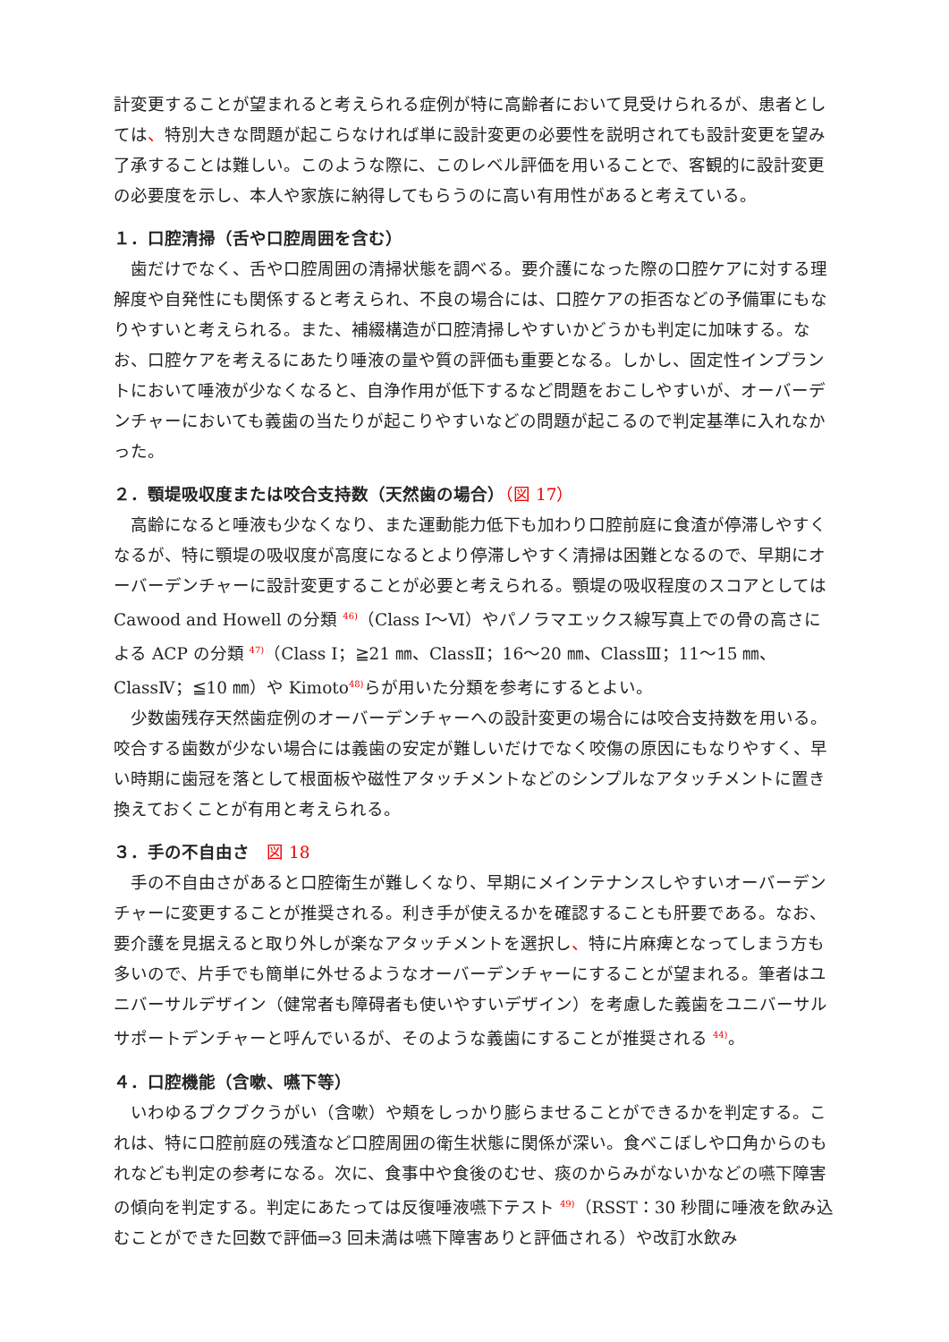計変更することが望まれると考えられる症例が特に高齢者において見受けられるが、患者としては、特別大きな問題が起こらなければ単に設計変更の必要性を説明されても設計変更を望み了承することは難しい。このような際に、このレベル評価を用いることで、客観的に設計変更の必要度を示し、本人や家族に納得してもらうのに高い有用性があると考えている。
１．口腔清掃（舌や口腔周囲を含む）
歯だけでなく、舌や口腔周囲の清掃状態を調べる。要介護になった際の口腔ケアに対する理解度や自発性にも関係すると考えられ、不良の場合には、口腔ケアの拒否などの予備軍にもなりやすいと考えられる。また、補綴構造が口腔清掃しやすいかどうかも判定に加味する。なお、口腔ケアを考えるにあたり唾液の量や質の評価も重要となる。しかし、固定性インプラントにおいて唾液が少なくなると、自浄作用が低下するなど問題をおこしやすいが、オーバーデンチャーにおいても義歯の当たりが起こりやすいなどの問題が起こるので判定基準に入れなかった。
２．顎堤吸収度または咬合支持数（天然歯の場合）（図 17）
高齢になると唾液も少なくなり、また運動能力低下も加わり口腔前庭に食渣が停滞しやすくなるが、特に顎堤の吸収度が高度になるとより停滞しやすく清掃は困難となるので、早期にオーバーデンチャーに設計変更することが必要と考えられる。顎堤の吸収程度のスコアとしては Cawood and Howell の分類 <sup>46)</sup>（Class Ⅰ～Ⅵ）やパノラマエックス線写真上での骨の高さによる ACP の分類 <sup>47)</sup>（Class Ⅰ；≧21 ㎜、ClassⅡ；16～20 ㎜、ClassⅢ；11～15 ㎜、ClassⅣ；≦10 ㎜）や Kimoto<sup>48)</sup>らが用いた分類を参考にするとよい。
少数歯残存天然歯症例のオーバーデンチャーへの設計変更の場合には咬合支持数を用いる。咬合する歯数が少ない場合には義歯の安定が難しいだけでなく咬傷の原因にもなりやすく、早い時期に歯冠を落として根面板や磁性アタッチメントなどのシンプルなアタッチメントに置き換えておくことが有用と考えられる。
３．手の不自由さ　図 18
手の不自由さがあると口腔衛生が難しくなり、早期にメインテナンスしやすいオーバーデンチャーに変更することが推奨される。利き手が使えるかを確認することも肝要である。なお、要介護を見据えると取り外しが楽なアタッチメントを選択し、特に片麻痺となってしまう方も多いので、片手でも簡単に外せるようなオーバーデンチャーにすることが望まれる。筆者はユニバーサルデザイン（健常者も障碍者も使いやすいデザイン）を考慮した義歯をユニバーサルサポートデンチャーと呼んでいるが、そのような義歯にすることが推奨される <sup>44)</sup>。
４．口腔機能（含嗽、嚥下等）
いわゆるブクブクうがい（含嗽）や頬をしっかり膨らませることができるかを判定する。これは、特に口腔前庭の残渣など口腔周囲の衛生状態に関係が深い。食べこぼしや口角からのもれなども判定の参考になる。次に、食事中や食後のむせ、痰のからみがないかなどの嚥下障害の傾向を判定する。判定にあたっては反復唾液嚥下テスト <sup>49)</sup>（RSST：30 秒間に唾液を飲み込むことができた回数で評価⇒3 回未満は嚥下障害ありと評価される）や改訂水飲み